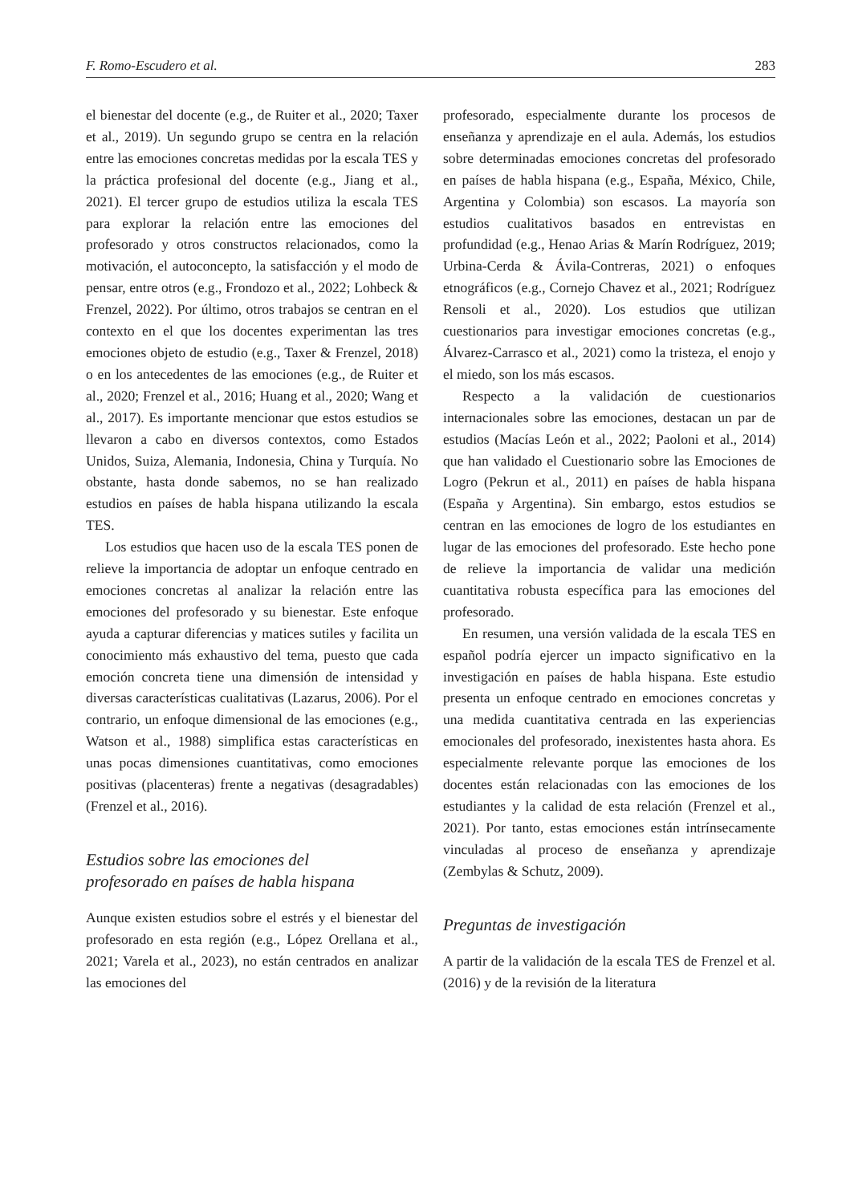F. Romo-Escudero et al. 283
el bienestar del docente (e.g., de Ruiter et al., 2020; Taxer et al., 2019). Un segundo grupo se centra en la relación entre las emociones concretas medidas por la escala TES y la práctica profesional del docente (e.g., Jiang et al., 2021). El tercer grupo de estudios utiliza la escala TES para explorar la relación entre las emociones del profesorado y otros constructos relacionados, como la motivación, el autoconcepto, la satisfacción y el modo de pensar, entre otros (e.g., Frondozo et al., 2022; Lohbeck & Frenzel, 2022). Por último, otros trabajos se centran en el contexto en el que los docentes experimentan las tres emociones objeto de estudio (e.g., Taxer & Frenzel, 2018) o en los antecedentes de las emociones (e.g., de Ruiter et al., 2020; Frenzel et al., 2016; Huang et al., 2020; Wang et al., 2017). Es importante mencionar que estos estudios se llevaron a cabo en diversos contextos, como Estados Unidos, Suiza, Alemania, Indonesia, China y Turquía. No obstante, hasta donde sabemos, no se han realizado estudios en países de habla hispana utilizando la escala TES.
Los estudios que hacen uso de la escala TES ponen de relieve la importancia de adoptar un enfoque centrado en emociones concretas al analizar la relación entre las emociones del profesorado y su bienestar. Este enfoque ayuda a capturar diferencias y matices sutiles y facilita un conocimiento más exhaustivo del tema, puesto que cada emoción concreta tiene una dimensión de intensidad y diversas características cualitativas (Lazarus, 2006). Por el contrario, un enfoque dimensional de las emociones (e.g., Watson et al., 1988) simplifica estas características en unas pocas dimensiones cuantitativas, como emociones positivas (placenteras) frente a negativas (desagradables) (Frenzel et al., 2016).
Estudios sobre las emociones del
profesorado en países de habla hispana
Aunque existen estudios sobre el estrés y el bienestar del profesorado en esta región (e.g., López Orellana et al., 2021; Varela et al., 2023), no están centrados en analizar las emociones del
profesorado, especialmente durante los procesos de enseñanza y aprendizaje en el aula. Además, los estudios sobre determinadas emociones concretas del profesorado en países de habla hispana (e.g., España, México, Chile, Argentina y Colombia) son escasos. La mayoría son estudios cualitativos basados en entrevistas en profundidad (e.g., Henao Arias & Marín Rodríguez, 2019; Urbina-Cerda & Ávila-Contreras, 2021) o enfoques etnográficos (e.g., Cornejo Chavez et al., 2021; Rodríguez Rensoli et al., 2020). Los estudios que utilizan cuestionarios para investigar emociones concretas (e.g., Álvarez-Carrasco et al., 2021) como la tristeza, el enojo y el miedo, son los más escasos.
Respecto a la validación de cuestionarios internacionales sobre las emociones, destacan un par de estudios (Macías León et al., 2022; Paoloni et al., 2014) que han validado el Cuestionario sobre las Emociones de Logro (Pekrun et al., 2011) en países de habla hispana (España y Argentina). Sin embargo, estos estudios se centran en las emociones de logro de los estudiantes en lugar de las emociones del profesorado. Este hecho pone de relieve la importancia de validar una medición cuantitativa robusta específica para las emociones del profesorado.
En resumen, una versión validada de la escala TES en español podría ejercer un impacto significativo en la investigación en países de habla hispana. Este estudio presenta un enfoque centrado en emociones concretas y una medida cuantitativa centrada en las experiencias emocionales del profesorado, inexistentes hasta ahora. Es especialmente relevante porque las emociones de los docentes están relacionadas con las emociones de los estudiantes y la calidad de esta relación (Frenzel et al., 2021). Por tanto, estas emociones están intrínsecamente vinculadas al proceso de enseñanza y aprendizaje (Zembylas & Schutz, 2009).
Preguntas de investigación
A partir de la validación de la escala TES de Frenzel et al. (2016) y de la revisión de la literatura